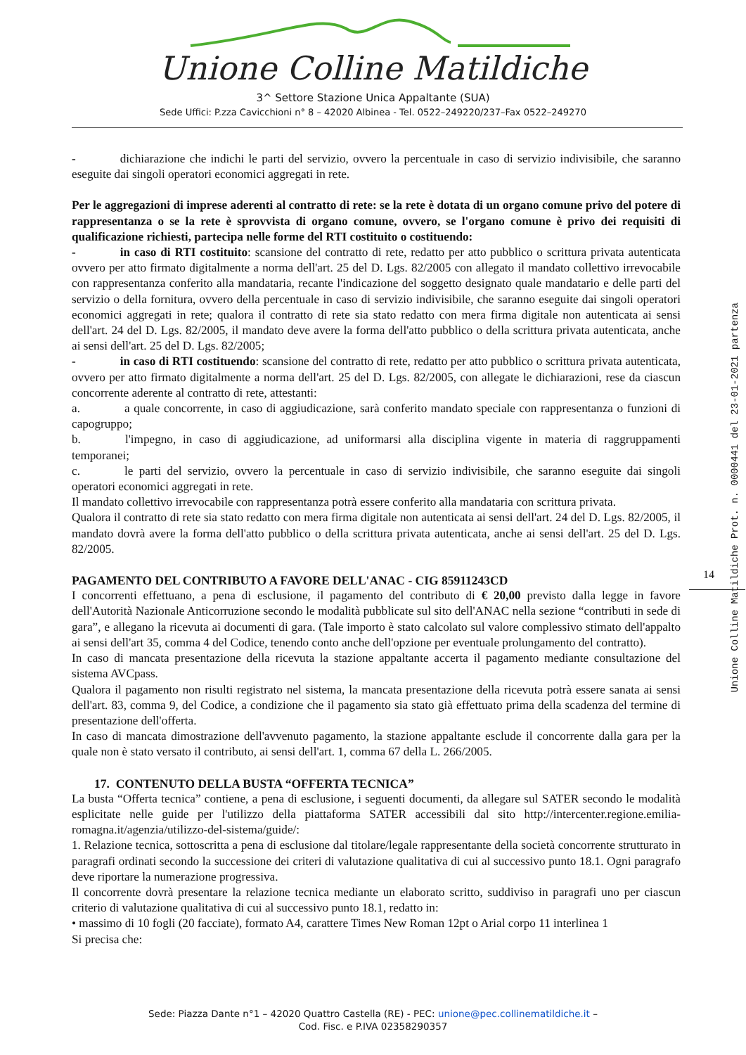Unione Colline Matildiche
3^ Settore Stazione Unica Appaltante (SUA)
Sede Uffici: P.zza Cavicchioni n° 8 – 42020 Albinea - Tel. 0522–249220/237–Fax 0522–249270
- dichiarazione che indichi le parti del servizio, ovvero la percentuale in caso di servizio indivisibile, che saranno eseguite dai singoli operatori economici aggregati in rete.
Per le aggregazioni di imprese aderenti al contratto di rete: se la rete è dotata di un organo comune privo del potere di rappresentanza o se la rete è sprovvista di organo comune, ovvero, se l'organo comune è privo dei requisiti di qualificazione richiesti, partecipa nelle forme del RTI costituito o costituendo:
- in caso di RTI costituito: scansione del contratto di rete, redatto per atto pubblico o scrittura privata autenticata ovvero per atto firmato digitalmente a norma dell'art. 25 del D. Lgs. 82/2005 con allegato il mandato collettivo irrevocabile con rappresentanza conferito alla mandataria, recante l'indicazione del soggetto designato quale mandatario e delle parti del servizio o della fornitura, ovvero della percentuale in caso di servizio indivisibile, che saranno eseguite dai singoli operatori economici aggregati in rete; qualora il contratto di rete sia stato redatto con mera firma digitale non autenticata ai sensi dell'art. 24 del D. Lgs. 82/2005, il mandato deve avere la forma dell'atto pubblico o della scrittura privata autenticata, anche ai sensi dell'art. 25 del D. Lgs. 82/2005;
- in caso di RTI costituendo: scansione del contratto di rete, redatto per atto pubblico o scrittura privata autenticata, ovvero per atto firmato digitalmente a norma dell'art. 25 del D. Lgs. 82/2005, con allegate le dichiarazioni, rese da ciascun concorrente aderente al contratto di rete, attestanti:
a. a quale concorrente, in caso di aggiudicazione, sarà conferito mandato speciale con rappresentanza o funzioni di capogruppo;
b. l'impegno, in caso di aggiudicazione, ad uniformarsi alla disciplina vigente in materia di raggruppamenti temporanei;
c. le parti del servizio, ovvero la percentuale in caso di servizio indivisibile, che saranno eseguite dai singoli operatori economici aggregati in rete.
Il mandato collettivo irrevocabile con rappresentanza potrà essere conferito alla mandataria con scrittura privata.
Qualora il contratto di rete sia stato redatto con mera firma digitale non autenticata ai sensi dell'art. 24 del D. Lgs. 82/2005, il mandato dovrà avere la forma dell'atto pubblico o della scrittura privata autenticata, anche ai sensi dell'art. 25 del D. Lgs. 82/2005.
PAGAMENTO DEL CONTRIBUTO A FAVORE DELL'ANAC - CIG 85911243CD
I concorrenti effettuano, a pena di esclusione, il pagamento del contributo di € 20,00 previsto dalla legge in favore dell'Autorità Nazionale Anticorruzione secondo le modalità pubblicate sul sito dell'ANAC nella sezione “contributi in sede di gara”, e allegano la ricevuta ai documenti di gara. (Tale importo è stato calcolato sul valore complessivo stimato dell'appalto ai sensi dell'art 35, comma 4 del Codice, tenendo conto anche dell'opzione per eventuale prolungamento del contratto).
In caso di mancata presentazione della ricevuta la stazione appaltante accerta il pagamento mediante consultazione del sistema AVCpass.
Qualora il pagamento non risulti registrato nel sistema, la mancata presentazione della ricevuta potrà essere sanata ai sensi dell'art. 83, comma 9, del Codice, a condizione che il pagamento sia stato già effettuato prima della scadenza del termine di presentazione dell'offerta.
In caso di mancata dimostrazione dell'avvenuto pagamento, la stazione appaltante esclude il concorrente dalla gara per la quale non è stato versato il contributo, ai sensi dell'art. 1, comma 67 della L. 266/2005.
17. CONTENUTO DELLA BUSTA “OFFERTA TECNICA”
La busta “Offerta tecnica” contiene, a pena di esclusione, i seguenti documenti, da allegare sul SATER secondo le modalità esplicitate nelle guide per l'utilizzo della piattaforma SATER accessibili dal sito http://intercenter.regione.emilia-romagna.it/agenzia/utilizzo-del-sistema/guide/:
1. Relazione tecnica, sottoscritta a pena di esclusione dal titolare/legale rappresentante della società concorrente strutturato in paragrafi ordinati secondo la successione dei criteri di valutazione qualitativa di cui al successivo punto 18.1. Ogni paragrafo deve riportare la numerazione progressiva.
Il concorrente dovrà presentare la relazione tecnica mediante un elaborato scritto, suddiviso in paragrafi uno per ciascun criterio di valutazione qualitativa di cui al successivo punto 18.1, redatto in:
• massimo di 10 fogli (20 facciate), formato A4, carattere Times New Roman 12pt o Arial corpo 11 interlinea 1
Si precisa che:
14
Unione Colline Matildiche Prot. n. 0000441 del 23-01-2021 partenza
Sede: Piazza Dante n°1 – 42020 Quattro Castella (RE) - PEC: unione@pec.collinematildiche.it –
Cod. Fisc. e P.IVA 02358290357